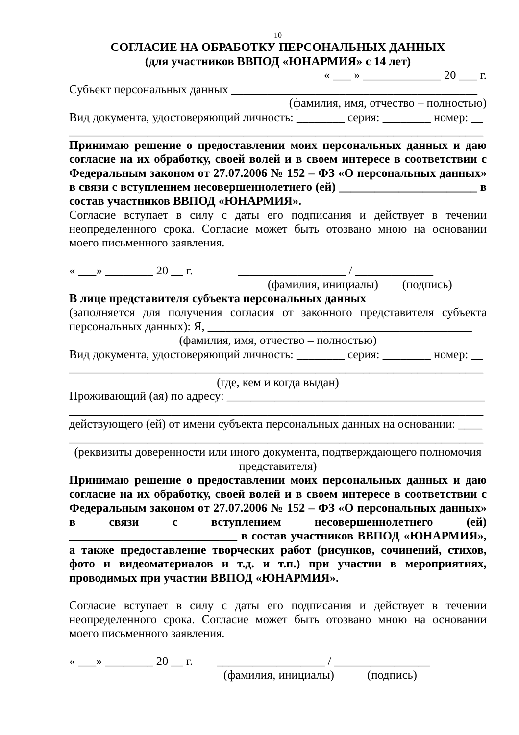10
СОГЛАСИЕ НА ОБРАБОТКУ ПЕРСОНАЛЬНЫХ ДАННЫХ
(для участников ВВПОД «ЮНАРМИЯ» с 14 лет)
« ___ » _____________ 20 ___ г.
Субъект персональных данных _________________________________________
(фамилия, имя, отчество – полностью)
Вид документа, удостоверяющий личность: ________ серия: ________ номер: __
_____________________________________________________________________
Принимаю решение о предоставлении моих персональных данных и даю согласие на их обработку, своей волей и в своем интересе в соответствии с Федеральным законом от 27.07.2006 № 152 – ФЗ «О персональных данных» в связи с вступлением несовершеннолетнего (ей) _______________________ в состав участников ВВПОД «ЮНАРМИЯ».
Согласие вступает в силу с даты его подписания и действует в течении неопределенного срока. Согласие может быть отозвано мною на основании моего письменного заявления.
« ___» ________ 20 __ г. __________________ / _____________
(фамилия, инициалы) (подпись)
В лице представителя субъекта персональных данных
(заполняется для получения согласия от законного представителя субъекта персональных данных): Я, ____________________________________________
(фамилия, имя, отчество – полностью)
Вид документа, удостоверяющий личность: ________ серия: ________ номер: __
_____________________________________________________________________
(где, кем и когда выдан)
Проживающий (ая) по адресу: ___________________________________________
_____________________________________________________________________
действующего (ей) от имени субъекта персональных данных на основании: ____
_____________________________________________________________________
(реквизиты доверенности или иного документа, подтверждающего полномочия представителя)
Принимаю решение о предоставлении моих персональных данных и даю согласие на их обработку, своей волей и в своем интересе в соответствии с Федеральным законом от 27.07.2006 № 152 – ФЗ «О персональных данных» в связи с вступлением несовершеннолетнего (ей) ____________________________ в состав участников ВВПОД «ЮНАРМИЯ», а также предоставление творческих работ (рисунков, сочинений, стихов, фото и видеоматериалов и т.д. и т.п.) при участии в мероприятиях, проводимых при участии ВВПОД «ЮНАРМИЯ».
Согласие вступает в силу с даты его подписания и действует в течении неопределенного срока. Согласие может быть отозвано мною на основании моего письменного заявления.
« ___» ________ 20 __ г. __________________ / ________________
(фамилия, инициалы) (подпись)